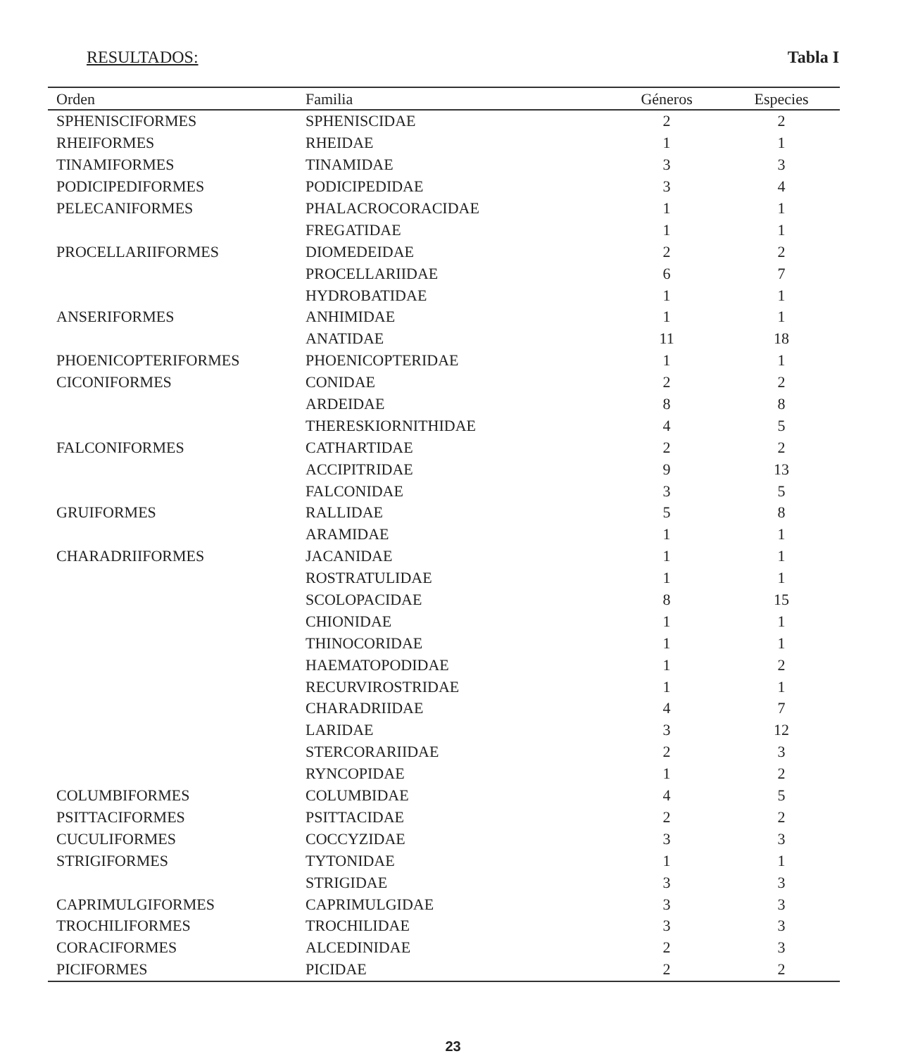RESULTADOS: Tabla I
| Orden | Familia | Géneros | Especies |
| --- | --- | --- | --- |
| SPHENISCIFORMES | SPHENISCIDAE | 2 | 2 |
| RHEIFORMES | RHEIDAE | 1 | 1 |
| TINAMIFORMES | TINAMIDAE | 3 | 3 |
| PODICIPEDIFORMES | PODICIPEDIDAE | 3 | 4 |
| PELECANIFORMES | PHALACROCORACIDAE | 1 | 1 |
| | FREGATIDAE | 1 | 1 |
| PROCELLARIIFORMES | DIOMEDEIDAE | 2 | 2 |
| | PROCELLARIIDAE | 6 | 7 |
| | HYDROBATIDAE | 1 | 1 |
| ANSERIFORMES | ANHIMIDAE | 1 | 1 |
| | ANATIDAE | 11 | 18 |
| PHOENICOPTERIFORMES | PHOENICOPTERIDAE | 1 | 1 |
| CICONIFORMES | CONIDAE | 2 | 2 |
| | ARDEIDAE | 8 | 8 |
| | THERESKIORNITHIDAE | 4 | 5 |
| FALCONIFORMES | CATHARTIDAE | 2 | 2 |
| | ACCIPITRIDAE | 9 | 13 |
| | FALCONIDAE | 3 | 5 |
| GRUIFORMES | RALLIDAE | 5 | 8 |
| | ARAMIDAE | 1 | 1 |
| CHARADRIIFORMES | JACANIDAE | 1 | 1 |
| | ROSTRATULIDAE | 1 | 1 |
| | SCOLOPACIDAE | 8 | 15 |
| | CHIONIDAE | 1 | 1 |
| | THINOCORIDAE | 1 | 1 |
| | HAEMATOPODIDAE | 1 | 2 |
| | RECURVIROSTRIDAE | 1 | 1 |
| | CHARADRIIDAE | 4 | 7 |
| | LARIDAE | 3 | 12 |
| | STERCORARIIDAE | 2 | 3 |
| | RYNCOPIDAE | 1 | 2 |
| COLUMBIFORMES | COLUMBIDAE | 4 | 5 |
| PSITTACIFORMES | PSITTACIDAE | 2 | 2 |
| CUCULIFORMES | COCCYZIDAE | 3 | 3 |
| STRIGIFORMES | TYTONIDAE | 1 | 1 |
| | STRIGIDAE | 3 | 3 |
| CAPRIMULGIFORMES | CAPRIMULGIDAE | 3 | 3 |
| TROCHILIFORMES | TROCHILIDAE | 3 | 3 |
| CORACIFORMES | ALCEDINIDAE | 2 | 3 |
| PICIFORMES | PICIDAE | 2 | 2 |
23